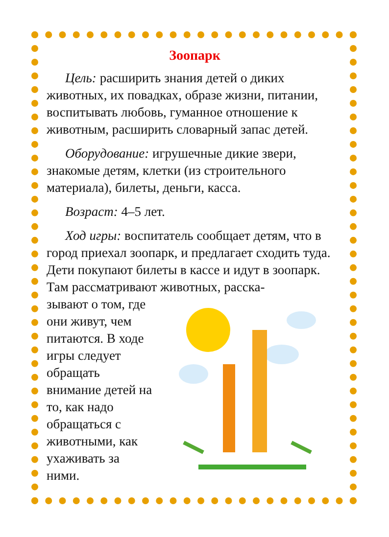Зоопарк
Цель: расширить знания детей о диких животных, их повадках, образе жизни, питании, воспитывать любовь, гуманное отношение к животным, расширить словарный запас детей.
Оборудование: игрушечные дикие звери, знакомые детям, клетки (из строительного материала), билеты, деньги, касса.
Возраст: 4–5 лет.
Ход игры: воспитатель сообщает детям, что в город приехал зоопарк, и предлагает сходить туда. Дети покупают билеты в кассе и идут в зоопарк. Там рассматривают животных, расска-
зывают о том, где они живут, чем питаются. В ходе игры следует обра­щать внимание детей на то, как надо обращаться с животными, как ухаживать за ними.